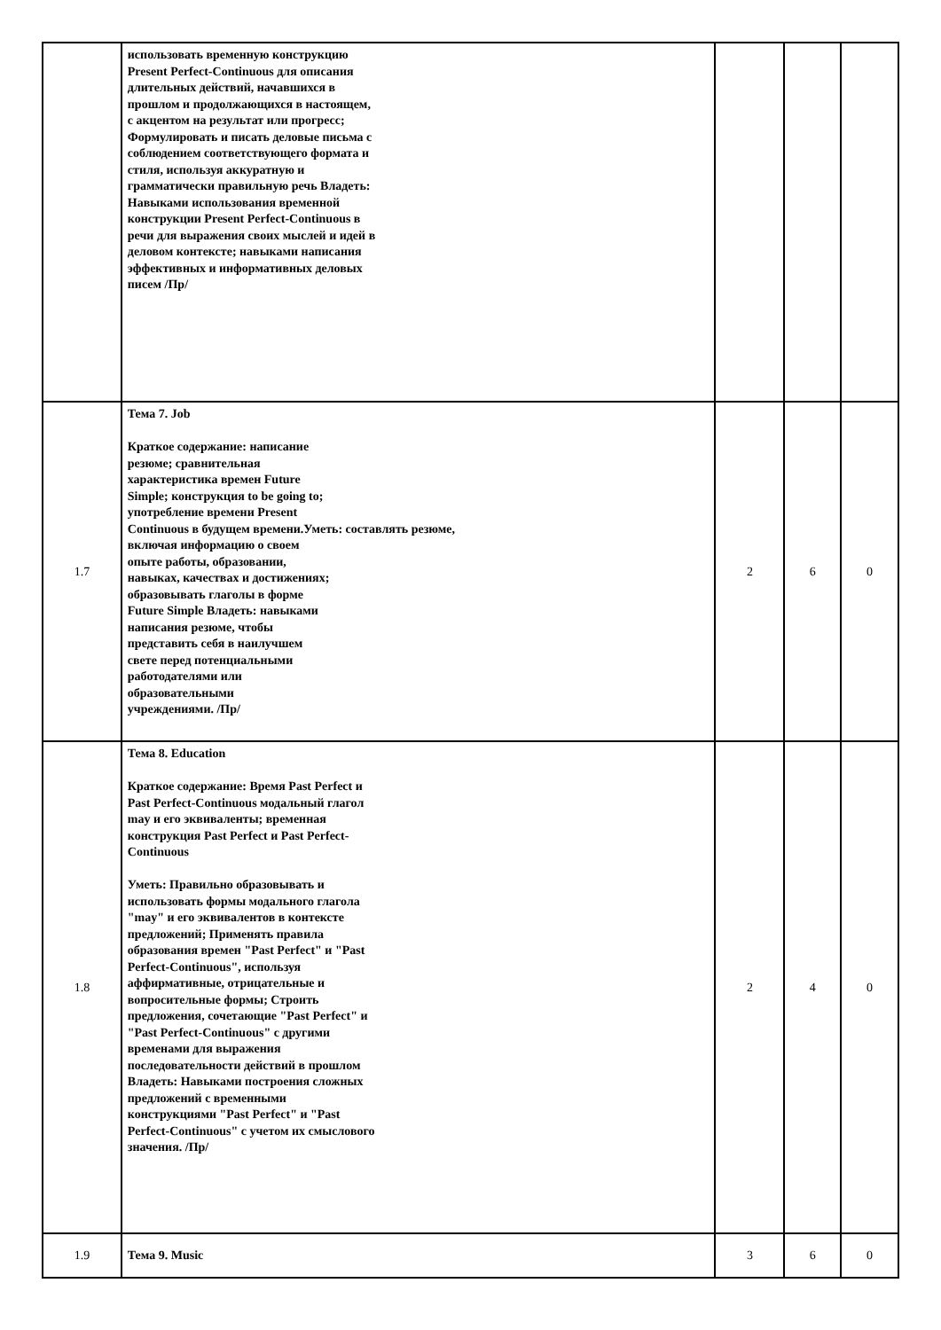| | использовать временную конструкцию Present Perfect-Continuous для описания длительных действий, начавшихся в прошлом и продолжающихся в настоящем, с акцентом на результат или прогресс; Формулировать и писать деловые письма с соблюдением соответствующего формата и стиля, используя аккуратную и грамматически правильную речь Владеть: Навыками использования временной конструкции Present Perfect-Continuous в речи для выражения своих мыслей и идей в деловом контексте; навыками написания эффективных и информативных деловых писем /Пр/ | | | |
| 1.7 | Тема 7. Job Краткое содержание: написание резюме; сравнительная характеристика времен Future Simple; конструкция to be going to; употребление времени Present Continuous в будущем времени. Уметь: составлять резюме, включая информацию о своем опыте работы, образовании, навыках, качествах и достижениях; образовывать глаголы в форме Future Simple Владеть: навыками написания резюме, чтобы представить себя в наилучшем свете перед потенциальными работодателями или образовательными учреждениями. /Пр/ | 2 | 6 | 0 |
| 1.8 | Тема 8. Education Краткое содержание: Время Past Perfect и Past Perfect-Continuous модальный глагол may и его эквиваленты; временная конструкция Past Perfect и Past Perfect-Continuous Уметь: Правильно образовывать и использовать формы модального глагола "may" и его эквивалентов в контексте предложений; Применять правила образования времен "Past Perfect" и "Past Perfect-Continuous", используя аффирмативные, отрицательные и вопросительные формы; Строить предложения, сочетающие "Past Perfect" и "Past Perfect-Continuous" с другими временами для выражения последовательности действий в прошлом Владеть: Навыками построения сложных предложений с временными конструкциями "Past Perfect" и "Past Perfect-Continuous" с учетом их смыслового значения. /Пр/ | 2 | 4 | 0 |
| 1.9 | Тема 9. Music | 3 | 6 | 0 |